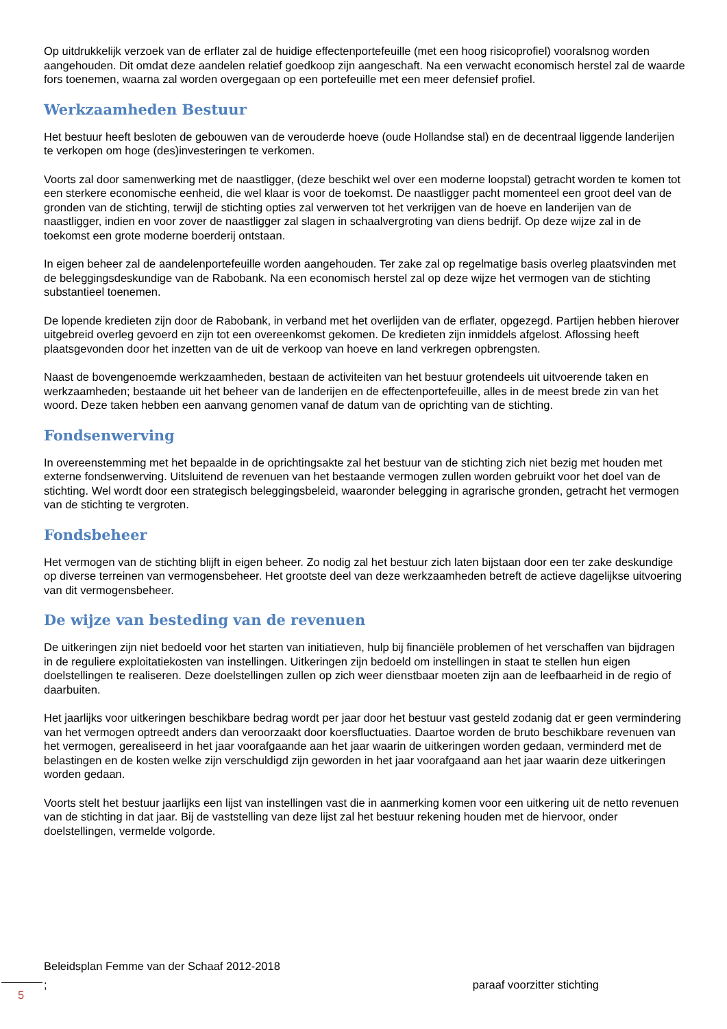Op uitdrukkelijk verzoek van de erflater zal de huidige effectenportefeuille (met een hoog risicoprofiel) vooralsnog worden aangehouden. Dit omdat deze aandelen relatief goedkoop zijn aangeschaft. Na een verwacht economisch herstel zal de waarde fors toenemen, waarna zal worden overgegaan op een portefeuille met een meer defensief profiel.
Werkzaamheden Bestuur
Het bestuur heeft besloten de gebouwen van de verouderde hoeve (oude Hollandse stal) en de decentraal liggende landerijen te verkopen om hoge (des)investeringen te verkomen.
Voorts zal door samenwerking met de naastligger, (deze beschikt wel over een moderne loopstal) getracht worden te komen tot een sterkere economische eenheid, die wel klaar is voor de toekomst. De naastligger pacht momenteel een groot deel van de gronden van de stichting, terwijl de stichting opties zal verwerven tot het verkrijgen van de hoeve en landerijen van de naastligger, indien en voor zover de naastligger zal slagen in schaalvergroting van diens bedrijf. Op deze wijze zal in de toekomst een grote moderne boerderij ontstaan.
In eigen beheer zal de aandelenportefeuille worden aangehouden. Ter zake zal op regelmatige basis overleg plaatsvinden met de beleggingsdeskundige van de Rabobank. Na een economisch herstel zal op deze wijze het vermogen van de stichting substantieel toenemen.
De lopende kredieten zijn door de Rabobank, in verband met het overlijden van de erflater, opgezegd. Partijen hebben hierover uitgebreid overleg gevoerd en zijn tot een overeenkomst gekomen. De kredieten zijn inmiddels afgelost. Aflossing heeft plaatsgevonden door het inzetten van de uit de verkoop van hoeve en land verkregen opbrengsten.
Naast de bovengenoemde werkzaamheden, bestaan de activiteiten van het bestuur grotendeels uit uitvoerende taken en werkzaamheden; bestaande uit het beheer van de landerijen en de effectenportefeuille, alles in de meest brede zin van het woord. Deze taken hebben een aanvang genomen vanaf de datum van de oprichting van de stichting.
Fondsenwerving
In overeenstemming met het bepaalde in de oprichtingsakte zal het bestuur van de stichting zich niet bezig met houden met externe fondsenwerving. Uitsluitend de revenuen van het bestaande vermogen zullen worden gebruikt voor het doel van de stichting. Wel wordt door een strategisch beleggingsbeleid, waaronder belegging in agrarische gronden, getracht het vermogen van de stichting te vergroten.
Fondsbeheer
Het vermogen van de stichting blijft in eigen beheer. Zo nodig zal het bestuur zich laten bijstaan door een ter zake deskundige op diverse terreinen van vermogensbeheer. Het grootste deel van deze werkzaamheden betreft de actieve dagelijkse uitvoering van dit vermogensbeheer.
De wijze van besteding van de revenuen
De uitkeringen zijn niet bedoeld voor het starten van initiatieven, hulp bij financiële problemen of het verschaffen van bijdragen in de reguliere exploitatiekosten van instellingen. Uitkeringen zijn bedoeld om instellingen in staat te stellen hun eigen doelstellingen te realiseren. Deze doelstellingen zullen op zich weer dienstbaar moeten zijn aan de leefbaarheid in de regio of daarbuiten.
Het jaarlijks voor uitkeringen beschikbare bedrag wordt per jaar door het bestuur vast gesteld zodanig dat er geen vermindering van het vermogen optreedt anders dan veroorzaakt door koersfluctuaties. Daartoe worden de bruto beschikbare revenuen van het vermogen, gerealiseerd in het jaar voorafgaande aan het jaar waarin de uitkeringen worden gedaan, verminderd met de belastingen en de kosten welke zijn verschuldigd zijn geworden in het jaar voorafgaand aan het jaar waarin deze uitkeringen worden gedaan.
Voorts stelt het bestuur jaarlijks een lijst van instellingen vast die in aanmerking komen voor een uitkering uit de netto revenuen van de stichting in dat jaar. Bij de vaststelling van deze lijst zal het bestuur rekening houden met de hiervoor, onder doelstellingen, vermelde volgorde.
Beleidsplan Femme van der Schaaf 2012-2018
; paraaf voorzitter stichting
5